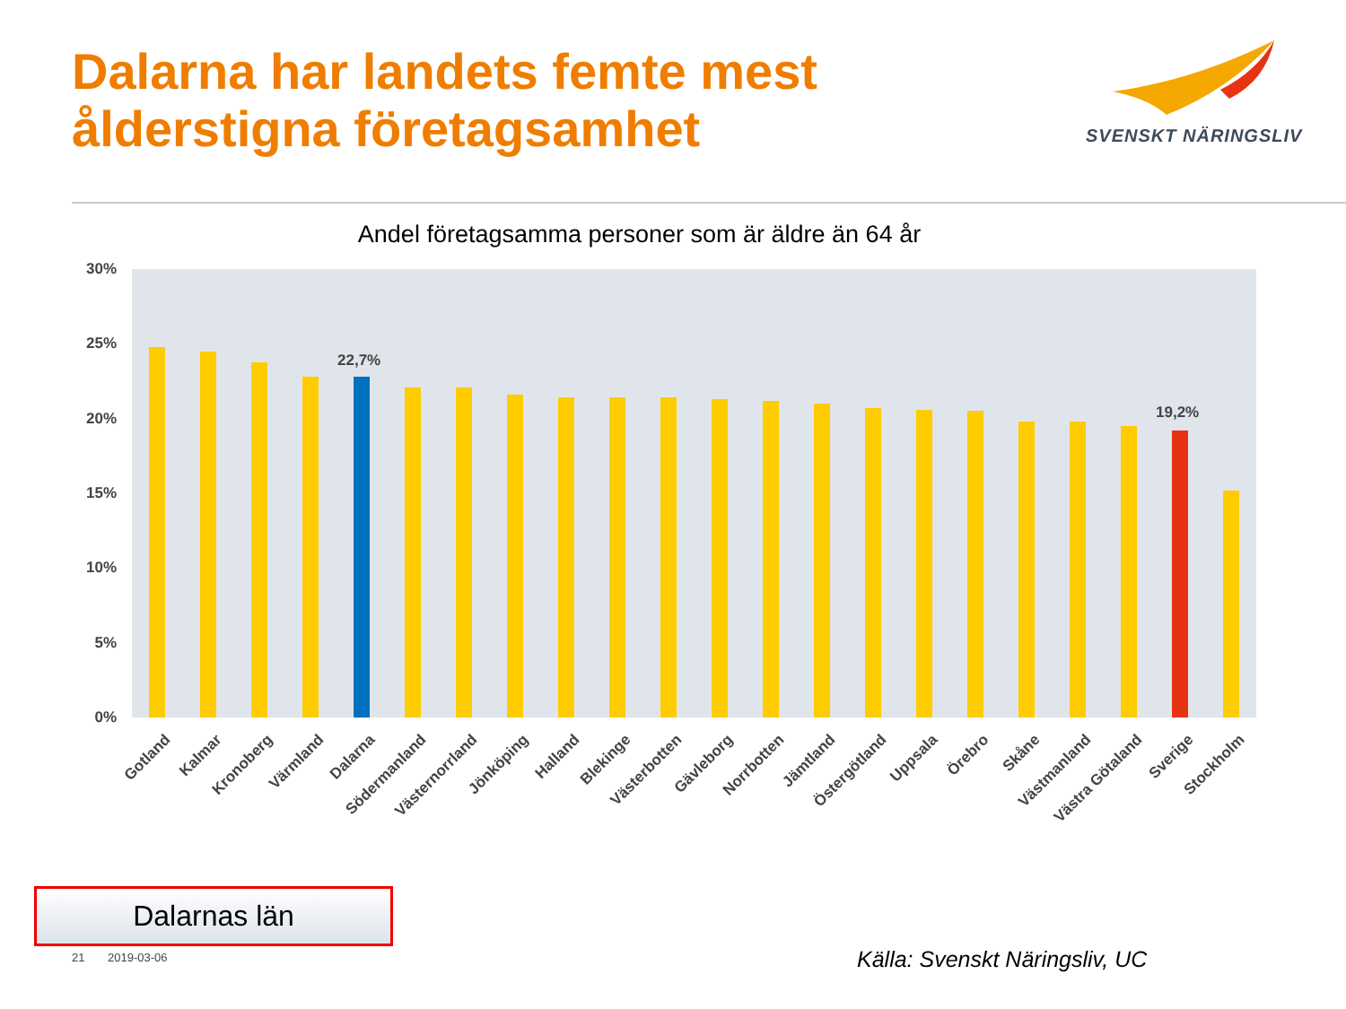Dalarna har landets femte mest
ålderstigna företagsamhet
SVENSKT NÄRINGSLIV
Andel företagsamma personer som är äldre än 64 år
30%
25%
20%
15%
10%
5%
0%
22,7%
19,2%
Gotland Kalmar Kronoberg Värmland Dalarna Södermanland Västernorrland Jönköping Halland Blekinge Västerbotten Gävleborg Norrbotten Jämtland Östergötland Uppsala Örebro Skåne Västmanland Västra Götaland Sverige Stockholm
Dalarnas län
21 2019-03-06 Källa: Svenskt Näringsliv, UC